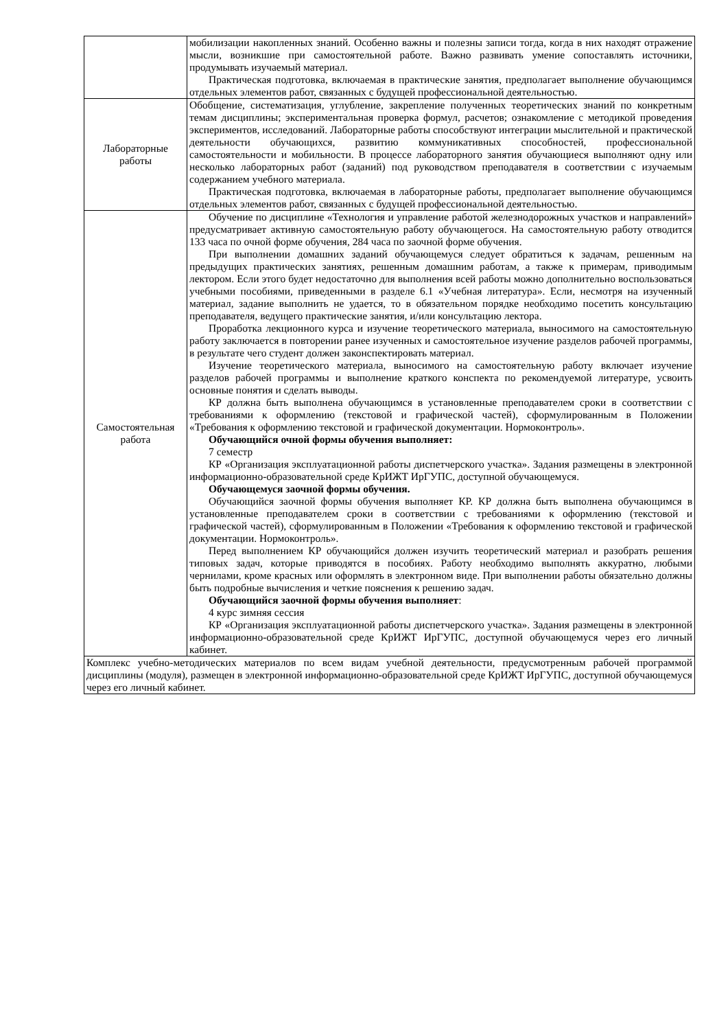| | мобилизации накопленных знаний. Особенно важны и полезны записи тогда, когда в них находят отражение мысли, возникшие при самостоятельной работе. Важно развивать умение сопоставлять источники, продумывать изучаемый материал. Практическая подготовка, включаемая в практические занятия, предполагает выполнение обучающимся отдельных элементов работ, связанных с будущей профессиональной деятельностью. |
| Лабораторные работы | Обобщение, систематизация, углубление, закрепление полученных теоретических знаний по конкретным темам дисциплины; экспериментальная проверка формул, расчетов; ознакомление с методикой проведения экспериментов, исследований. Лабораторные работы способствуют интеграции мыслительной и практической деятельности обучающихся, развитию коммуникативных способностей, профессиональной самостоятельности и мобильности. В процессе лабораторного занятия обучающиеся выполняют одну или несколько лабораторных работ (заданий) под руководством преподавателя в соответствии с изучаемым содержанием учебного материала. Практическая подготовка, включаемая в лабораторные работы, предполагает выполнение обучающимся отдельных элементов работ, связанных с будущей профессиональной деятельностью. |
| Самостоятельная работа | Обучение по дисциплине «Технология и управление работой железнодорожных участков и направлений» предусматривает активную самостоятельную работу обучающегося. На самостоятельную работу отводится 133 часа по очной форме обучения, 284 часа по заочной форме обучения. При выполнении домашних заданий обучающемуся следует обратиться к задачам, решенным на предыдущих практических занятиях, решенным домашним работам, а также к примерам, приводимым лектором. Если этого будет недостаточно для выполнения всей работы можно дополнительно воспользоваться учебными пособиями, приведенными в разделе 6.1 «Учебная литература». Если, несмотря на изученный материал, задание выполнить не удается, то в обязательном порядке необходимо посетить консультацию преподавателя, ведущего практические занятия, и/или консультацию лектора. Проработка лекционного курса и изучение теоретического материала, выносимого на самостоятельную работу заключается в повторении ранее изученных и самостоятельное изучение разделов рабочей программы, в результате чего студент должен законспектировать материал. Изучение теоретического материала, выносимого на самостоятельную работу включает изучение разделов рабочей программы и выполнение краткого конспекта по рекомендуемой литературе, усвоить основные понятия и сделать выводы. КР должна быть выполнена обучающимся в установленные преподавателем сроки в соответствии с требованиями к оформлению (текстовой и графической частей), сформулированным в Положении «Требования к оформлению текстовой и графической документации. Нормоконтроль». Обучающийся очной формы обучения выполняет: 7 семестр КР «Организация эксплуатационной работы диспетчерского участка». Задания размещены в электронной информационно-образовательной среде КрИЖТ ИрГУПС, доступной обучающемуся. Обучающемуся заочной формы обучения. Обучающийся заочной формы обучения выполняет КР. КР должна быть выполнена обучающимся в установленные преподавателем сроки в соответствии с требованиями к оформлению (текстовой и графической частей), сформулированным в Положении «Требования к оформлению текстовой и графической документации. Нормоконтроль». Перед выполнением КР обучающийся должен изучить теоретический материал и разобрать решения типовых задач, которые приводятся в пособиях. Работу необходимо выполнять аккуратно, любыми чернилами, кроме красных или оформлять в электронном виде. При выполнении работы обязательно должны быть подробные вычисления и четкие пояснения к решению задач. Обучающийся заочной формы обучения выполняет : 4 курс зимняя сессия КР «Организация эксплуатационной работы диспетчерского участка». Задания размещены в электронной информационно-образовательной среде КрИЖТ ИрГУПС, доступной обучающемуся через его личный кабинет. |
| Комплекс учебно-методических материалов по всем видам учебной деятельности, предусмотренным рабочей программой дисциплины (модуля), размещен в электронной информационно-образовательной среде КрИЖТ ИрГУПС, доступной обучающемуся через его личный кабинет. | |